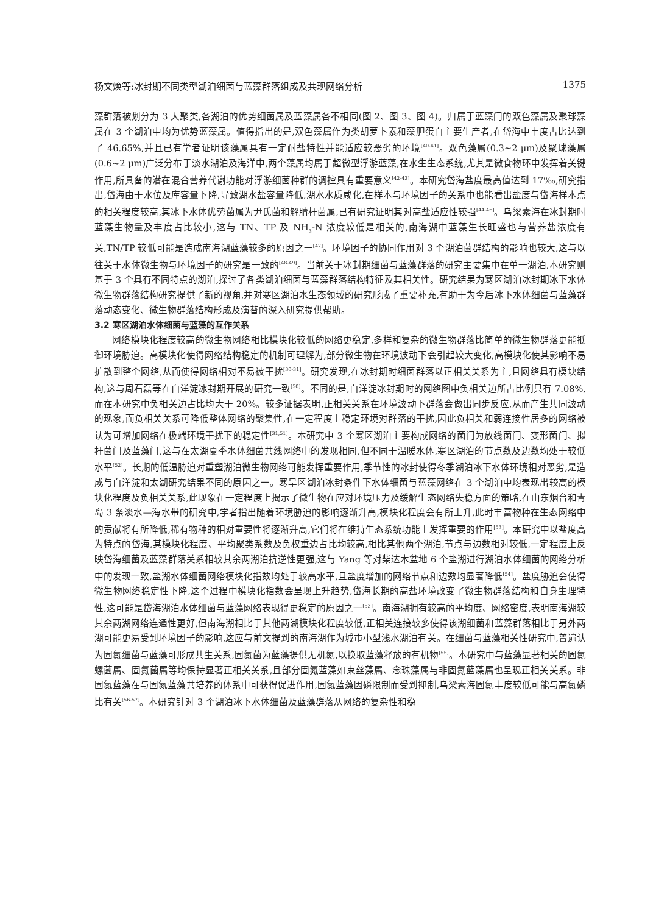杨文焕等:冰封期不同类型湖泊细菌与蓝藻群落组成及共现网络分析 1375
藻群落被划分为 3 大聚类,各湖泊的优势细菌属及蓝藻属各不相同(图 2、图 3、图 4)。归属于蓝藻门的双色藻属及聚球藻属在 3 个湖泊中均为优势蓝藻属。值得指出的是,双色藻属作为类胡萝卜素和藻胆蛋白主要生产者,在岱海中丰度占比达到了 46.65%,并且已有学者证明该藻属具有一定耐盐特性并能适应较恶劣的环境<sup>[40-41]</sup>。双色藻属(0.3~2 μm)及聚球藻属(0.6~2 μm)广泛分布于淡水湖泊及海洋中,两个藻属均属于超微型浮游蓝藻,在水生生态系统,尤其是微食物环中发挥着关键作用,所具备的潜在混合营养代谢功能对浮游细菌种群的调控具有重要意义<sup>[42-43]</sup>。本研究岱海盐度最高值达到 17‰,研究指出,岱海由于水位及库容量下降,导致湖水盐容量降低,湖水水质咸化,在样本与环境因子的关系中也能看出盐度与岱海样本点的相关程度较高,其冰下水体优势菌属为尹氏菌和解腈杆菌属,已有研究证明其对高盐适应性较强<sup>[44-46]</sup>。乌梁素海在冰封期时蓝藻生物量及丰度占比较小,这与 TN、TP 及 NH<sub>3</sub>-N 浓度较低是相关的,南海湖中蓝藻生长旺盛也与营养盐浓度有关,TN/TP 较低可能是造成南海湖蓝藻较多的原因之一<sup>[47]</sup>。环境因子的协同作用对 3 个湖泊菌群结构的影响也较大,这与以往关于水体微生物与环境因子的研究是一致的<sup>[48-49]</sup>。当前关于冰封期细菌与蓝藻群落的研究主要集中在单一湖泊,本研究则基于 3 个具有不同特点的湖泊,探讨了各类湖泊细菌与蓝藻群落结构特征及其相关性。研究结果为寒区湖泊冰封期冰下水体微生物群落结构研究提供了新的视角,并对寒区湖泊水生态领域的研究形成了重要补充,有助于为今后冰下水体细菌与蓝藻群落动态变化、微生物群落结构形成及演替的深入研究提供帮助。
3.2 寒区湖泊水体细菌与蓝藻的互作关系
网络模块化程度较高的微生物网络相比模块化较低的网络更稳定,多样和复杂的微生物群落比简单的微生物群落更能抵御环境胁迫。高模块化使得网络结构稳定的机制可理解为,部分微生物在环境波动下会引起较大变化,高模块化使其影响不易扩散到整个网络,从而使得网络相对不易被干扰<sup>[30-31]</sup>。研究发现,在冰封期时细菌群落以正相关关系为主,且网络具有模块结构,这与周石磊等在白洋淀冰封期开展的研究一致<sup>[50]</sup>。不同的是,白洋淀冰封期时的网络图中负相关边所占比例只有 7.08%,而在本研究中负相关边占比均大于 20%。较多证据表明,正相关关系在环境波动下群落会做出同步反应,从而产生共同波动的现象,而负相关关系可降低整体网络的聚集性,在一定程度上稳定环境对群落的干扰,因此负相关和弱连接性居多的网络被认为可增加网络在极端环境干扰下的稳定性<sup>[31,51]</sup>。本研究中 3 个寒区湖泊主要构成网络的菌门为放线菌门、变形菌门、拟杆菌门及蓝藻门,这与在太湖夏季水体细菌共线网络中的发现相同,但不同于温暖水体,寒区湖泊的节点数及边数均处于较低水平<sup>[52]</sup>。长期的低温胁迫对重塑湖泊微生物网络可能发挥重要作用,季节性的冰封使得冬季湖泊冰下水体环境相对恶劣,是造成与白洋淀和太湖研究结果不同的原因之一。寒旱区湖泊冰封条件下水体细菌与蓝藻网络在 3 个湖泊中均表现出较高的模块化程度及负相关关系,此现象在一定程度上揭示了微生物在应对环境压力及缓解生态网络失稳方面的策略,在山东烟台和青岛 3 条淡水—海水带的研究中,学者指出随着环境胁迫的影响逐渐升高,模块化程度会有所上升,此时丰富物种在生态网络中的贡献将有所降低,稀有物种的相对重要性将逐渐升高,它们将在维持生态系统功能上发挥重要的作用<sup>[53]</sup>。本研究中以盐度高为特点的岱海,其模块化程度、平均聚类系数及负权重边占比均较高,相比其他两个湖泊,节点与边数相对较低,一定程度上反映岱海细菌及蓝藻群落关系相较其余两湖泊抗逆性更强,这与 Yang 等对柴达木盆地 6 个盐湖进行湖泊水体细菌的网络分析中的发现一致,盐湖水体细菌网络模块化指数均处于较高水平,且盐度增加的网络节点和边数均显著降低<sup>[54]</sup>。盐度胁迫会使得微生物网络稳定性下降,这个过程中模块化指数会呈现上升趋势,岱海长期的高盐环境改变了微生物群落结构和自身生理特性,这可能是岱海湖泊水体细菌与蓝藻网络表现得更稳定的原因之一<sup>[53]</sup>。南海湖拥有较高的平均度、网络密度,表明南海湖较其余两湖网络连通性更好,但南海湖相比于其他两湖模块化程度较低,正相关连接较多使得该湖细菌和蓝藻群落相比于另外两湖可能更易受到环境因子的影响,这应与前文提到的南海湖作为城市小型浅水湖泊有关。在细菌与蓝藻相关性研究中,普遍认为固氮细菌与蓝藻可形成共生关系,固氮菌为蓝藻提供无机氮,以换取蓝藻释放的有机物<sup>[55]</sup>。本研究中与蓝藻显著相关的固氮螺菌属、固氮菌属等均保持显著正相关关系,且部分固氮蓝藻如束丝藻属、念珠藻属与非固氮蓝藻属也呈现正相关关系。非固氮蓝藻在与固氮蓝藻共培养的体系中可获得促进作用,固氮蓝藻因磷限制而受到抑制,乌梁素海固氮丰度较低可能与高氮磷比有关<sup>[56-57]</sup>。本研究针对 3 个湖泊冰下水体细菌及蓝藻群落从网络的复杂性和稳